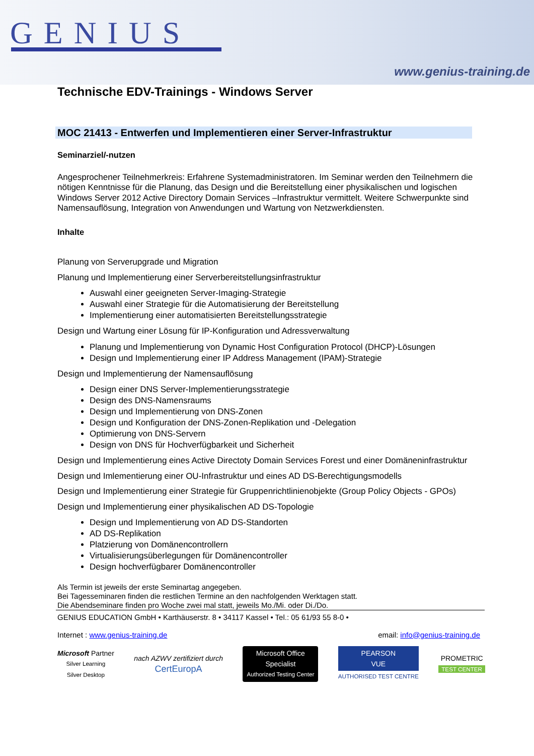GENIUS
www.genius-training.de
Technische EDV-Trainings - Windows Server
MOC 21413 - Entwerfen und Implementieren einer Server-Infrastruktur
Seminarziel/-nutzen
Angesprochener Teilnehmerkreis: Erfahrene Systemadministratoren. Im Seminar werden den Teilnehmern die nötigen Kenntnisse für die Planung, das Design und die Bereitstellung einer physikalischen und logischen Windows Server 2012 Active Directory Domain Services –Infrastruktur vermittelt. Weitere Schwerpunkte sind Namensauflösung, Integration von Anwendungen und Wartung von Netzwerkdiensten.
Inhalte
Planung von Serverupgrade und Migration
Planung und Implementierung einer Serverbereitstellungsinfrastruktur
Auswahl einer geeigneten Server-Imaging-Strategie
Auswahl einer Strategie für die Automatisierung der Bereitstellung
Implementierung einer automatisierten Bereitstellungsstrategie
Design und Wartung einer Lösung für IP-Konfiguration und Adressverwaltung
Planung und Implementierung von Dynamic Host Configuration Protocol (DHCP)-Lösungen
Design und Implementierung einer IP Address Management (IPAM)-Strategie
Design und Implementierung der Namensauflösung
Design einer DNS Server-Implementierungsstrategie
Design des DNS-Namensraums
Design und Implementierung von DNS-Zonen
Design und Konfiguration der DNS-Zonen-Replikation und -Delegation
Optimierung von DNS-Servern
Design von DNS für Hochverfügbarkeit und Sicherheit
Design und Implementierung eines Active Directoty Domain Services Forest und einer Domäneninfrastruktur
Design und Imlementierung einer OU-Infrastruktur und eines AD DS-Berechtigungsmodells
Design und Implementierung einer Strategie für Gruppenrichtlinienobjekte (Group Policy Objects - GPOs)
Design und Implementierung einer physikalischen AD DS-Topologie
Design und Implementierung von AD DS-Standorten
AD DS-Replikation
Platzierung von Domänencontrollern
Virtualisierungsüberlegungen für Domänencontroller
Design hochverfügbarer Domänencontroller
Als Termin ist jeweils der erste Seminartag angegeben.
Bei Tagesseminaren finden die restlichen Termine an den nachfolgenden Werktagen statt.
Die Abendseminare finden pro Woche zwei mal statt, jeweils Mo./Mi. oder Di./Do.
GENIUS EDUCATION GmbH • Karthäuserstr. 8 • 34117 Kassel • Tel.: 05 61/93 55 8-0 •
Internet : www.genius-training.de email: info@genius-training.de
Microsoft Partner
Silver Learning
Silver Desktop
nach AZWV zertifiziert durch
CertEuropA
Microsoft Office
Specialist
Authorized Testing Center
PEARSON
VUE
AUTHORISED TEST CENTRE
PROMETRIC
TEST CENTER